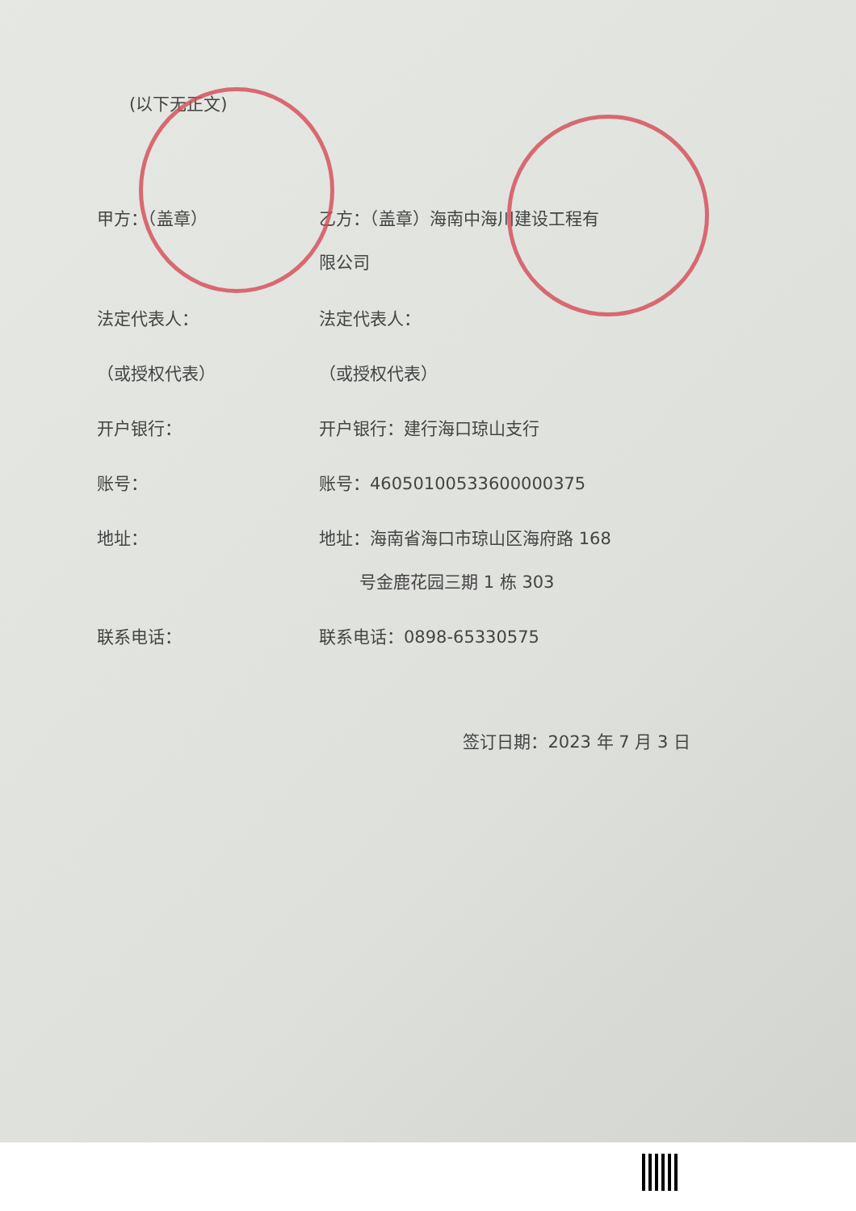(以下无正文)
甲方：（盖章） 乙方：（盖章）海南中海川建设工程有
限公司
法定代表人： 法定代表人：
（或授权代表） （或授权代表）
开户银行： 开户银行：建行海口琼山支行
账号： 账号：46050100533600000375
地址： 地址：海南省海口市琼山区海府路 168
号金鹿花园三期 1 栋 303
联系电话： 联系电话：0898-65330575
签订日期：2023 年 7 月 3 日